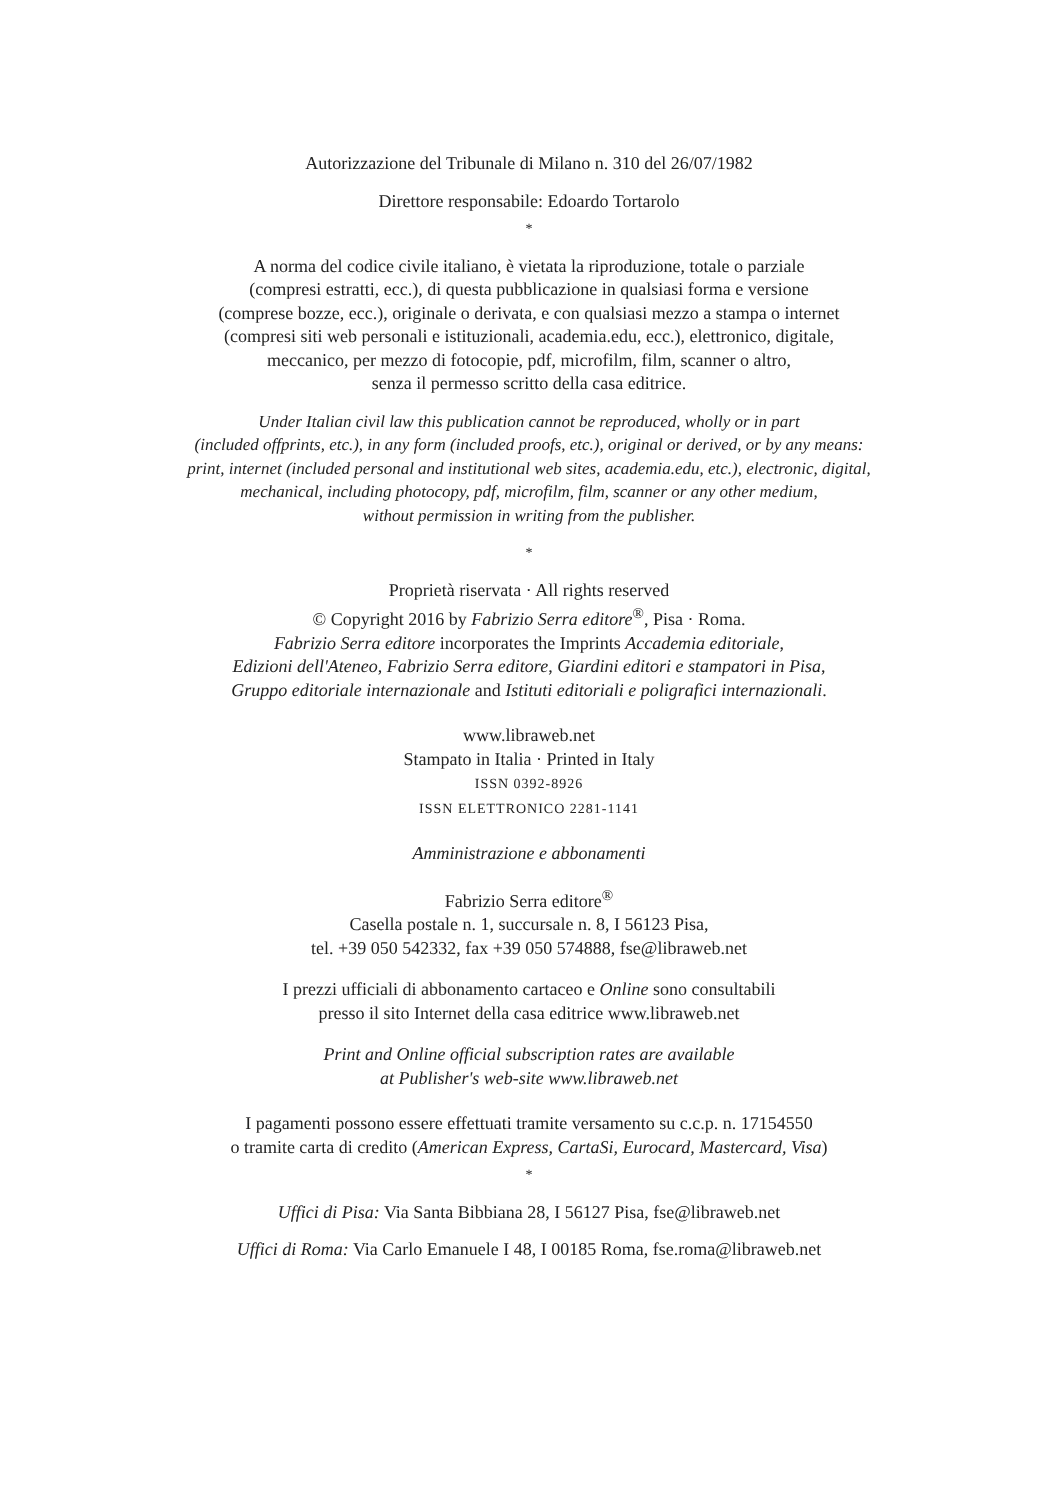Autorizzazione del Tribunale di Milano n. 310 del 26/07/1982
Direttore responsabile: Edoardo Tortarolo
*
A norma del codice civile italiano, è vietata la riproduzione, totale o parziale
(compresi estratti, ecc.), di questa pubblicazione in qualsiasi forma e versione
(comprese bozze, ecc.), originale o derivata, e con qualsiasi mezzo a stampa o internet
(compresi siti web personali e istituzionali, academia.edu, ecc.), elettronico, digitale,
meccanico, per mezzo di fotocopie, pdf, microfilm, film, scanner o altro,
senza il permesso scritto della casa editrice.
Under Italian civil law this publication cannot be reproduced, wholly or in part
(included offprints, etc.), in any form (included proofs, etc.), original or derived, or by any means:
print, internet (included personal and institutional web sites, academia.edu, etc.), electronic, digital,
mechanical, including photocopy, pdf, microfilm, film, scanner or any other medium,
without permission in writing from the publisher.
*
Proprietà riservata · All rights reserved
© Copyright 2016 by Fabrizio Serra editore<sup>®</sup>, Pisa · Roma.
Fabrizio Serra editore incorporates the Imprints Accademia editoriale,
Edizioni dell'Ateneo, Fabrizio Serra editore, Giardini editori e stampatori in Pisa,
Gruppo editoriale internazionale and Istituti editoriali e poligrafici internazionali.
www.libraweb.net
Stampato in Italia · Printed in Italy
ISSN 0392-8926
ISSN ELETTRONICO 2281-1141
Amministrazione e abbonamenti
Fabrizio Serra editore<sup>®</sup>
Casella postale n. 1, succursale n. 8, I 56123 Pisa,
tel. +39 050 542332, fax +39 050 574888, fse@libraweb.net
I prezzi ufficiali di abbonamento cartaceo e Online sono consultabili
presso il sito Internet della casa editrice www.libraweb.net
Print and Online official subscription rates are available
at Publisher's web-site www.libraweb.net
I pagamenti possono essere effettuati tramite versamento su c.c.p. n. 17154550
o tramite carta di credito (American Express, CartaSi, Eurocard, Mastercard, Visa)
*
Uffici di Pisa: Via Santa Bibbiana 28, I 56127 Pisa, fse@libraweb.net
Uffici di Roma: Via Carlo Emanuele I 48, I 00185 Roma, fse.roma@libraweb.net